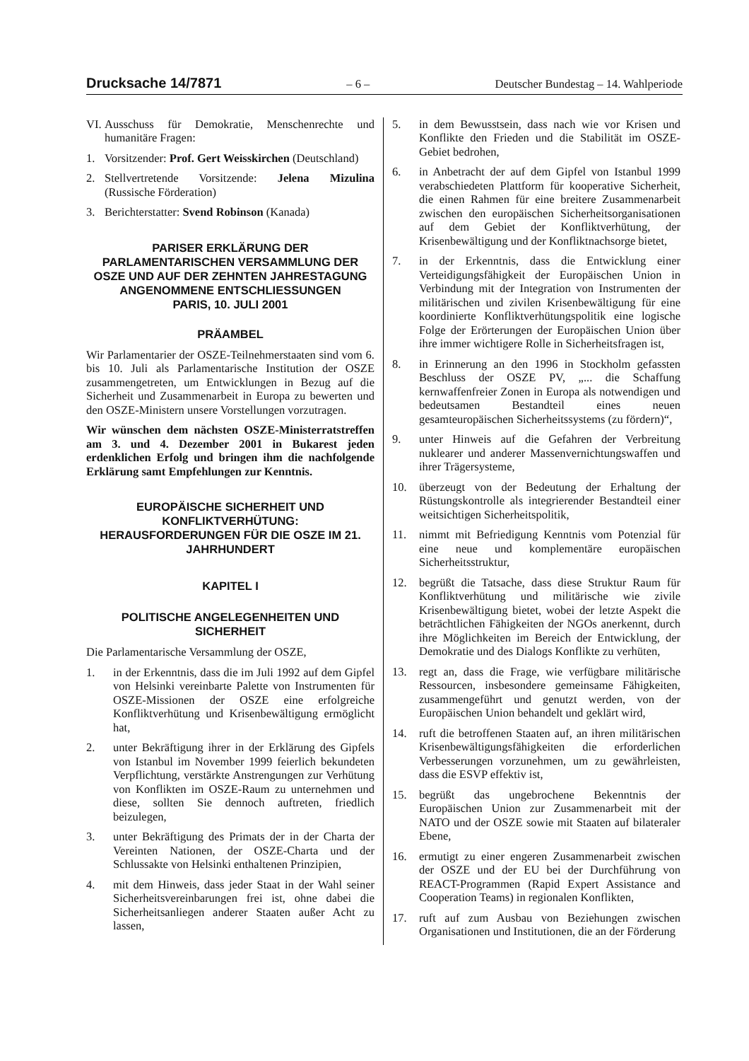Drucksache 14/7871 – 6 – Deutscher Bundestag – 14. Wahlperiode
VI. Ausschuss für Demokratie, Menschenrechte und humanitäre Fragen:
1. Vorsitzender: Prof. Gert Weisskirchen (Deutschland)
2. Stellvertretende Vorsitzende: Jelena Mizulina (Russische Förderation)
3. Berichterstatter: Svend Robinson (Kanada)
PARISER ERKLÄRUNG DER PARLAMENTARISCHEN VERSAMMLUNG DER OSZE UND AUF DER ZEHNTEN JAHRESTAGUNG ANGENOMMENE ENTSCHLIESSUNGEN
PARIS, 10. JULI 2001
PRÄAMBEL
Wir Parlamentarier der OSZE-Teilnehmerstaaten sind vom 6. bis 10. Juli als Parlamentarische Institution der OSZE zusammengetreten, um Entwicklungen in Bezug auf die Sicherheit und Zusammenarbeit in Europa zu bewerten und den OSZE-Ministern unsere Vorstellungen vorzutragen.
Wir wünschen dem nächsten OSZE-Ministerratstreffen am 3. und 4. Dezember 2001 in Bukarest jeden erdenklichen Erfolg und bringen ihm die nachfolgende Erklärung samt Empfehlungen zur Kenntnis.
EUROPÄISCHE SICHERHEIT UND KONFLIKTVERHÜTUNG:
HERAUSFORDERUNGEN FÜR DIE OSZE IM 21. JAHRHUNDERT
KAPITEL I
POLITISCHE ANGELEGENHEITEN UND SICHERHEIT
Die Parlamentarische Versammlung der OSZE,
1. in der Erkenntnis, dass die im Juli 1992 auf dem Gipfel von Helsinki vereinbarte Palette von Instrumenten für OSZE-Missionen der OSZE eine erfolgreiche Konfliktverhütung und Krisenbewältigung ermöglicht hat,
2. unter Bekräftigung ihrer in der Erklärung des Gipfels von Istanbul im November 1999 feierlich bekundeten Verpflichtung, verstärkte Anstrengungen zur Verhütung von Konflikten im OSZE-Raum zu unternehmen und diese, sollten Sie dennoch auftreten, friedlich beizulegen,
3. unter Bekräftigung des Primats der in der Charta der Vereinten Nationen, der OSZE-Charta und der Schlussakte von Helsinki enthaltenen Prinzipien,
4. mit dem Hinweis, dass jeder Staat in der Wahl seiner Sicherheitsvereinbarungen frei ist, ohne dabei die Sicherheitsanliegen anderer Staaten außer Acht zu lassen,
5. in dem Bewusstsein, dass nach wie vor Krisen und Konflikte den Frieden und die Stabilität im OSZE-Gebiet bedrohen,
6. in Anbetracht der auf dem Gipfel von Istanbul 1999 verabschiedeten Plattform für kooperative Sicherheit, die einen Rahmen für eine breitere Zusammenarbeit zwischen den europäischen Sicherheitsorganisationen auf dem Gebiet der Konfliktverhütung, der Krisenbewältigung und der Konfliktnachsorge bietet,
7. in der Erkenntnis, dass die Entwicklung einer Verteidigungsfähigkeit der Europäischen Union in Verbindung mit der Integration von Instrumenten der militärischen und zivilen Krisenbewältigung für eine koordinierte Konfliktverhütungspolitik eine logische Folge der Erörterungen der Europäischen Union über ihre immer wichtigere Rolle in Sicherheitsfragen ist,
8. in Erinnerung an den 1996 in Stockholm gefassten Beschluss der OSZE PV, „... die Schaffung kernwaffenfreier Zonen in Europa als notwendigen und bedeutsamen Bestandteil eines neuen gesamteuropäischen Sicherheitssystems (zu fördern)“,
9. unter Hinweis auf die Gefahren der Verbreitung nuklearer und anderer Massenvernichtungswaffen und ihrer Trägersysteme,
10. überzeugt von der Bedeutung der Erhaltung der Rüstungskontrolle als integrierender Bestandteil einer weitsichtigen Sicherheitspolitik,
11. nimmt mit Befriedigung Kenntnis vom Potenzial für eine neue und komplementäre europäischen Sicherheitsstruktur,
12. begrüßt die Tatsache, dass diese Struktur Raum für Konfliktverhütung und militärische wie zivile Krisenbewältigung bietet, wobei der letzte Aspekt die beträchtlichen Fähigkeiten der NGOs anerkennt, durch ihre Möglichkeiten im Bereich der Entwicklung, der Demokratie und des Dialogs Konflikte zu verhüten,
13. regt an, dass die Frage, wie verfügbare militärische Ressourcen, insbesondere gemeinsame Fähigkeiten, zusammengeführt und genutzt werden, von der Europäischen Union behandelt und geklärt wird,
14. ruft die betroffenen Staaten auf, an ihren militärischen Krisenbewältigungsfähigkeiten die erforderlichen Verbesserungen vorzunehmen, um zu gewährleisten, dass die ESVP effektiv ist,
15. begrüßt das ungebrochene Bekenntnis der Europäischen Union zur Zusammenarbeit mit der NATO und der OSZE sowie mit Staaten auf bilateraler Ebene,
16. ermutigt zu einer engeren Zusammenarbeit zwischen der OSZE und der EU bei der Durchführung von REACT-Programmen (Rapid Expert Assistance and Cooperation Teams) in regionalen Konflikten,
17. ruft auf zum Ausbau von Beziehungen zwischen Organisationen und Institutionen, die an der Förderung